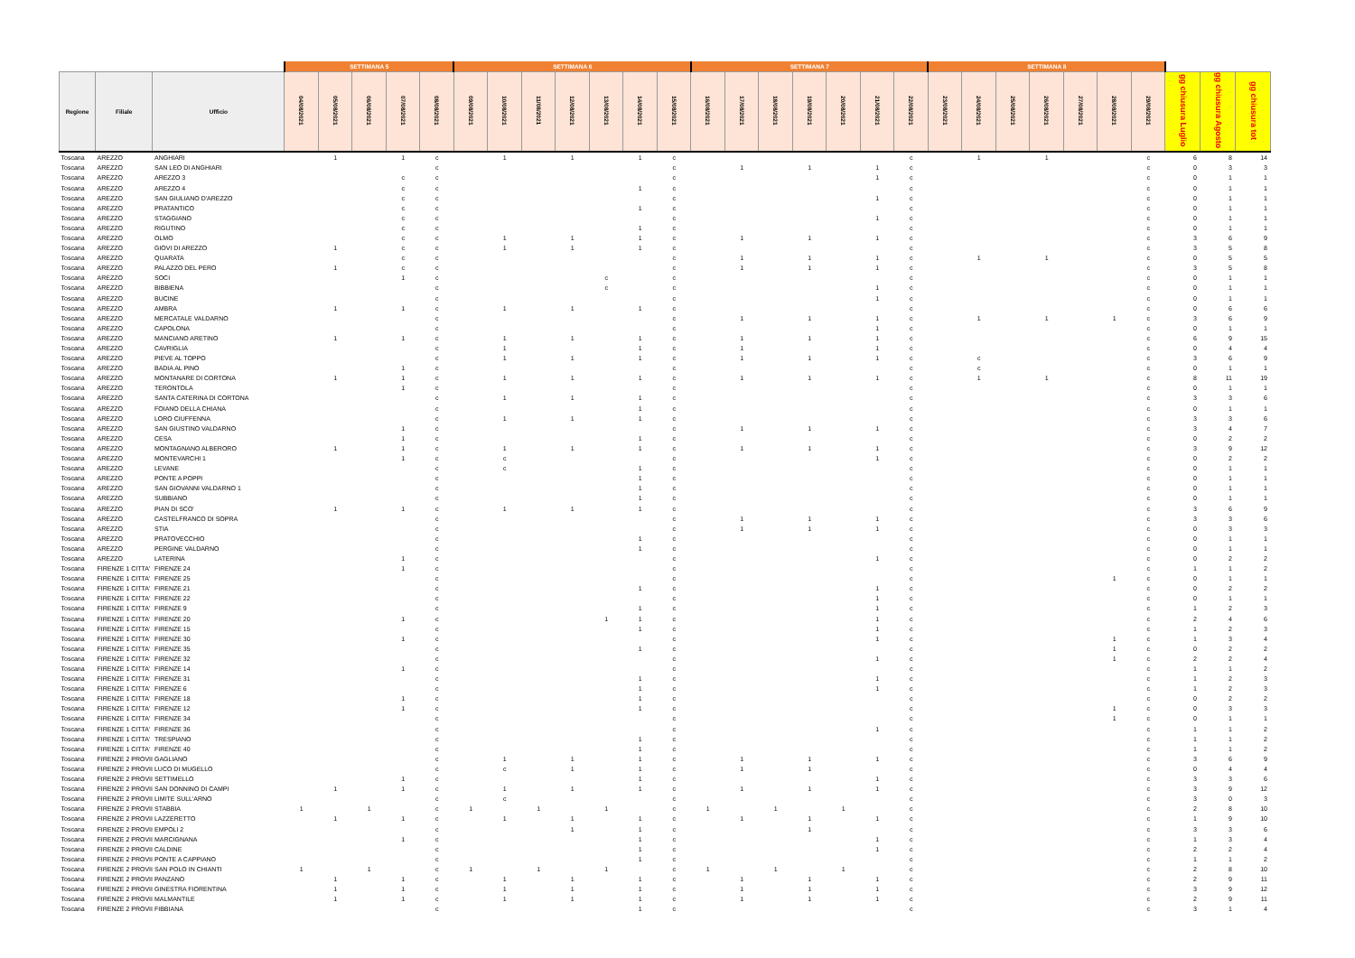| | | | SETTIMANA 5 | | | | | SETTIMANA 6 | | | | | | | SETTIMANA 7 | | | | | | | SETTIMANA 8 | | | | | | | | | |
| --- | --- | --- | --- | --- | --- | --- | --- | --- | --- | --- | --- | --- | --- | --- | --- | --- | --- | --- | --- | --- | --- | --- | --- | --- | --- | --- | --- | --- | --- | --- | --- |
| Regione | Filiale | Ufficio | 04/08/2021 | 05/08/2021 | 06/08/2021 | 07/08/2021 | 08/08/2021 | 09/08/2021 | 10/08/2021 | 11/08/2021 | 12/08/2021 | 13/08/2021 | 14/08/2021 | 15/08/2021 | 16/08/2021 | 17/08/2021 | 18/08/2021 | 19/08/2021 | 20/08/2021 | 21/08/2021 | 22/08/2021 | 23/08/2021 | 24/08/2021 | 25/08/2021 | 26/08/2021 | 27/08/2021 | 28/08/2021 | 29/08/2021 | gg chiusura Luglio | gg chiusura Agosto | gg chiusura tot |
| Toscana | AREZZO | ANGHIARI | | 1 | | 1 | c | | 1 | | 1 | | 1 | c | | | | | | | c | | 1 | | 1 | | | c | 6 | 8 | 14 |
| Toscana | AREZZO | SAN LEO DI ANGHIARI | | | | | c | | | | | | | c | | 1 | | 1 | | 1 | c | | | | | | | c | 0 | 3 | 3 |
| Toscana | AREZZO | AREZZO 3 | | | | c | c | | | | | | | c | | | | | | 1 | c | | | | | | | c | 0 | 1 | 1 |
| Toscana | AREZZO | AREZZO 4 | | | | c | c | | | | | | 1 | c | | | | | | | c | | | | | | | c | 0 | 1 | 1 |
| Toscana | AREZZO | SAN GIULIANO D'AREZZO | | | | c | c | | | | | | | c | | | | | | 1 | c | | | | | | | c | 0 | 1 | 1 |
| Toscana | AREZZO | PRATANTICO | | | | c | c | | | | | | 1 | c | | | | | | | c | | | | | | | c | 0 | 1 | 1 |
| Toscana | AREZZO | STAGGIANO | | | | c | c | | | | | | | c | | | | | | 1 | c | | | | | | | c | 0 | 1 | 1 |
| Toscana | AREZZO | RIGUTINO | | | | c | c | | | | | | 1 | c | | | | | | | c | | | | | | | c | 0 | 1 | 1 |
| Toscana | AREZZO | OLMO | | | | c | c | | 1 | | 1 | | 1 | c | | 1 | | 1 | | 1 | c | | | | | | | c | 3 | 6 | 9 |
| Toscana | AREZZO | GIOVI DI AREZZO | | 1 | | c | c | | 1 | | 1 | | 1 | c | | | | | | | c | | | | | | | c | 3 | 5 | 8 |
| Toscana | AREZZO | QUARATA | | | | c | c | | | | | | | c | | 1 | | 1 | | 1 | c | | 1 | | 1 | | | c | 0 | 5 | 5 |
| Toscana | AREZZO | PALAZZO DEL PERO | | 1 | | c | c | | | | | | | c | | 1 | | 1 | | 1 | c | | | | | | | c | 3 | 5 | 8 |
| Toscana | AREZZO | SOCI | | | | 1 | c | | | | | c | | c | | | | | | | c | | | | | | | c | 0 | 1 | 1 |
| Toscana | AREZZO | BIBBIENA | | | | | c | | | | | c | | c | | | | | | 1 | c | | | | | | | c | 0 | 1 | 1 |
| Toscana | AREZZO | BUCINE | | | | | c | | | | | | | c | | | | | | 1 | c | | | | | | | c | 0 | 1 | 1 |
| Toscana | AREZZO | AMBRA | | 1 | | 1 | c | | 1 | | 1 | | 1 | c | | | | | | | c | | | | | | | c | 0 | 6 | 6 |
| Toscana | AREZZO | MERCATALE VALDARNO | | | | | c | | | | | | | c | | 1 | | 1 | | 1 | c | | 1 | | 1 | | 1 | c | 3 | 6 | 9 |
| Toscana | AREZZO | CAPOLONA | | | | | c | | | | | | | c | | | | | | 1 | c | | | | | | | c | 0 | 1 | 1 |
| Toscana | AREZZO | MANCIANO ARETINO | | 1 | | 1 | c | | 1 | | 1 | | 1 | c | | 1 | | 1 | | 1 | c | | | | | | | c | 6 | 9 | 15 |
| Toscana | AREZZO | CAVRIGLIA | | | | | c | | 1 | | | | 1 | c | | 1 | | | | 1 | c | | | | | | | c | 0 | 4 | 4 |
| Toscana | AREZZO | PIEVE AL TOPPO | | | | | c | | 1 | | 1 | | 1 | c | | 1 | | 1 | | 1 | c | | c | | | | | c | 3 | 6 | 9 |
| Toscana | AREZZO | BADIA AL PINO | | | | 1 | c | | | | | | | c | | | | | | | c | | c | | | | | c | 0 | 1 | 1 |
| Toscana | AREZZO | MONTANARE DI CORTONA | | 1 | | 1 | c | | 1 | | 1 | | 1 | c | | 1 | | 1 | | 1 | c | | 1 | | 1 | | | c | 8 | 11 | 19 |
| Toscana | AREZZO | TERONTOLA | | | | 1 | c | | | | | | | c | | | | | | | c | | | | | | | c | 0 | 1 | 1 |
| Toscana | AREZZO | SANTA CATERINA DI CORTONA | | | | | c | | 1 | | 1 | | 1 | c | | | | | | | c | | | | | | | c | 3 | 3 | 6 |
| Toscana | AREZZO | FOIANO DELLA CHIANA | | | | | c | | | | | | 1 | c | | | | | | | c | | | | | | | c | 0 | 1 | 1 |
| Toscana | AREZZO | LORO CIUFFENNA | | | | | c | | 1 | | 1 | | 1 | c | | | | | | | c | | | | | | | c | 3 | 3 | 6 |
| Toscana | AREZZO | SAN GIUSTINO VALDARNO | | | | 1 | c | | | | | | | c | | 1 | | 1 | | 1 | c | | | | | | | c | 3 | 4 | 7 |
| Toscana | AREZZO | CESA | | | | 1 | c | | | | | | 1 | c | | | | | | | c | | | | | | | c | 0 | 2 | 2 |
| Toscana | AREZZO | MONTAGNANO ALBERORO | | 1 | | 1 | c | | 1 | | 1 | | 1 | c | | 1 | | 1 | | 1 | c | | | | | | | c | 3 | 9 | 12 |
| Toscana | AREZZO | MONTEVARCHI 1 | | | | 1 | c | | c | | | | | c | | | | | | 1 | c | | | | | | | c | 0 | 2 | 2 |
| Toscana | AREZZO | LEVANE | | | | | c | | c | | | | 1 | c | | | | | | | c | | | | | | | c | 0 | 1 | 1 |
| Toscana | AREZZO | PONTE A POPPI | | | | | c | | | | | | 1 | c | | | | | | | c | | | | | | | c | 0 | 1 | 1 |
| Toscana | AREZZO | SAN GIOVANNI VALDARNO 1 | | | | | c | | | | | | 1 | c | | | | | | | c | | | | | | | c | 0 | 1 | 1 |
| Toscana | AREZZO | SUBBIANO | | | | | c | | | | | | 1 | c | | | | | | | c | | | | | | | c | 0 | 1 | 1 |
| Toscana | AREZZO | PIAN DI SCO' | | 1 | | 1 | c | | 1 | | 1 | | 1 | c | | | | | | | c | | | | | | | c | 3 | 6 | 9 |
| Toscana | AREZZO | CASTELFRANCO DI SOPRA | | | | | c | | | | | | | c | | 1 | | 1 | | 1 | c | | | | | | | c | 3 | 3 | 6 |
| Toscana | AREZZO | STIA | | | | | c | | | | | | | c | | 1 | | 1 | | 1 | c | | | | | | | c | 0 | 3 | 3 |
| Toscana | AREZZO | PRATOVECCHIO | | | | | c | | | | | | 1 | c | | | | | | | c | | | | | | | c | 0 | 1 | 1 |
| Toscana | AREZZO | PERGINE VALDARNO | | | | | c | | | | | | 1 | c | | | | | | | c | | | | | | | c | 0 | 1 | 1 |
| Toscana | AREZZO | LATERINA | | | | 1 | c | | | | | | | c | | | | | | 1 | c | | | | | | | c | 0 | 2 | 2 |
| Toscana | FIRENZE 1 CITTA' | FIRENZE 24 | | | | 1 | c | | | | | | | c | | | | | | | c | | | | | | | c | 1 | 1 | 2 |
| Toscana | FIRENZE 1 CITTA' | FIRENZE 25 | | | | | c | | | | | | | c | | | | | | | c | | | | | | 1 | c | 0 | 1 | 1 |
| Toscana | FIRENZE 1 CITTA' | FIRENZE 21 | | | | | c | | | | | | 1 | c | | | | | | 1 | c | | | | | | | c | 0 | 2 | 2 |
| Toscana | FIRENZE 1 CITTA' | FIRENZE 22 | | | | | c | | | | | | | c | | | | | | 1 | c | | | | | | | c | 0 | 1 | 1 |
| Toscana | FIRENZE 1 CITTA' | FIRENZE 9 | | | | | c | | | | | | 1 | c | | | | | | 1 | c | | | | | | | c | 1 | 2 | 3 |
| Toscana | FIRENZE 1 CITTA' | FIRENZE 20 | | | | 1 | c | | | | | 1 | 1 | c | | | | | | 1 | c | | | | | | | c | 2 | 4 | 6 |
| Toscana | FIRENZE 1 CITTA' | FIRENZE 15 | | | | | c | | | | | | 1 | c | | | | | | 1 | c | | | | | | | c | 1 | 2 | 3 |
| Toscana | FIRENZE 1 CITTA' | FIRENZE 30 | | | | 1 | c | | | | | | | c | | | | | | 1 | c | | | | | | 1 | c | 1 | 3 | 4 |
| Toscana | FIRENZE 1 CITTA' | FIRENZE 35 | | | | | c | | | | | | 1 | c | | | | | | | c | | | | | | 1 | c | 0 | 2 | 2 |
| Toscana | FIRENZE 1 CITTA' | FIRENZE 32 | | | | | c | | | | | | | c | | | | | | 1 | c | | | | | | 1 | c | 2 | 2 | 4 |
| Toscana | FIRENZE 1 CITTA' | FIRENZE 14 | | | | 1 | c | | | | | | | c | | | | | | | c | | | | | | | c | 1 | 1 | 2 |
| Toscana | FIRENZE 1 CITTA' | FIRENZE 31 | | | | | c | | | | | | 1 | c | | | | | | 1 | c | | | | | | | c | 1 | 2 | 3 |
| Toscana | FIRENZE 1 CITTA' | FIRENZE 6 | | | | | c | | | | | | 1 | c | | | | | | 1 | c | | | | | | | c | 1 | 2 | 3 |
| Toscana | FIRENZE 1 CITTA' | FIRENZE 18 | | | | 1 | c | | | | | | 1 | c | | | | | | | c | | | | | | | c | 0 | 2 | 2 |
| Toscana | FIRENZE 1 CITTA' | FIRENZE 12 | | | | 1 | c | | | | | | 1 | c | | | | | | | c | | | | | | 1 | c | 0 | 3 | 3 |
| Toscana | FIRENZE 1 CITTA' | FIRENZE 34 | | | | | c | | | | | | | c | | | | | | | c | | | | | | 1 | c | 0 | 1 | 1 |
| Toscana | FIRENZE 1 CITTA' | FIRENZE 36 | | | | | c | | | | | | | c | | | | | | 1 | c | | | | | | | c | 1 | 1 | 2 |
| Toscana | FIRENZE 1 CITTA' | TRESPIANO | | | | | c | | | | | | 1 | c | | | | | | | c | | | | | | | c | 1 | 1 | 2 |
| Toscana | FIRENZE 1 CITTA' | FIRENZE 40 | | | | | c | | | | | | 1 | c | | | | | | | c | | | | | | | c | 1 | 1 | 2 |
| Toscana | FIRENZE 2 PROVII | GAGLIANO | | | | | c | | 1 | | 1 | | 1 | c | | 1 | | 1 | | 1 | c | | | | | | | c | 3 | 6 | 9 |
| Toscana | FIRENZE 2 PROVII | LUCO DI MUGELLO | | | | | c | | c | | 1 | | 1 | c | | 1 | | 1 | | | c | | | | | | | c | 0 | 4 | 4 |
| Toscana | FIRENZE 2 PROVII | SETTIMELLO | | | | 1 | c | | | | | | 1 | c | | | | | | 1 | c | | | | | | | c | 3 | 3 | 6 |
| Toscana | FIRENZE 2 PROVII | SAN DONNINO DI CAMPI | | 1 | | 1 | c | | 1 | | 1 | | 1 | c | | 1 | | 1 | | 1 | c | | | | | | | c | 3 | 9 | 12 |
| Toscana | FIRENZE 2 PROVII | LIMITE SULL'ARNO | | | | | c | | c | | | | | c | | | | | | | c | | | | | | | c | 3 | 0 | 3 |
| Toscana | FIRENZE 2 PROVII | STABBIA | 1 | | 1 | | c | 1 | | 1 | | 1 | | c | 1 | | 1 | | 1 | | c | | | | | | | c | 2 | 8 | 10 |
| Toscana | FIRENZE 2 PROVII | LAZZERETTO | | 1 | | 1 | c | | 1 | | 1 | | 1 | c | | 1 | | 1 | | 1 | c | | | | | | | c | 1 | 9 | 10 |
| Toscana | FIRENZE 2 PROVII | EMPOLI 2 | | | | | c | | | | 1 | | 1 | c | | | | 1 | | | c | | | | | | | c | 3 | 3 | 6 |
| Toscana | FIRENZE 2 PROVII | MARCIGNANA | | | | 1 | c | | | | | | 1 | c | | | | | | 1 | c | | | | | | | c | 1 | 3 | 4 |
| Toscana | FIRENZE 2 PROVII | CALDINE | | | | | c | | | | | | 1 | c | | | | | | 1 | c | | | | | | | c | 2 | 2 | 4 |
| Toscana | FIRENZE 2 PROVII | PONTE A CAPPIANO | | | | | c | | | | | | 1 | c | | | | | | | c | | | | | | | c | 1 | 1 | 2 |
| Toscana | FIRENZE 2 PROVII | SAN POLO IN CHIANTI | 1 | | 1 | | c | 1 | | 1 | | 1 | | c | 1 | | 1 | | 1 | | c | | | | | | | c | 2 | 8 | 10 |
| Toscana | FIRENZE 2 PROVII | PANZANO | | 1 | | 1 | c | | 1 | | 1 | | 1 | c | | 1 | | 1 | | 1 | c | | | | | | | c | 2 | 9 | 11 |
| Toscana | FIRENZE 2 PROVII | GINESTRA FIORENTINA | | 1 | | 1 | c | | 1 | | 1 | | 1 | c | | 1 | | 1 | | 1 | c | | | | | | | c | 3 | 9 | 12 |
| Toscana | FIRENZE 2 PROVII | MALMANTILE | | 1 | | 1 | c | | 1 | | 1 | | 1 | c | | 1 | | 1 | | 1 | c | | | | | | | c | 2 | 9 | 11 |
| Toscana | FIRENZE 2 PROVII | FIBBIANA | | | | | c | | | | | | 1 | c | | | | | | | c | | | | | | | c | 3 | 1 | 4 |